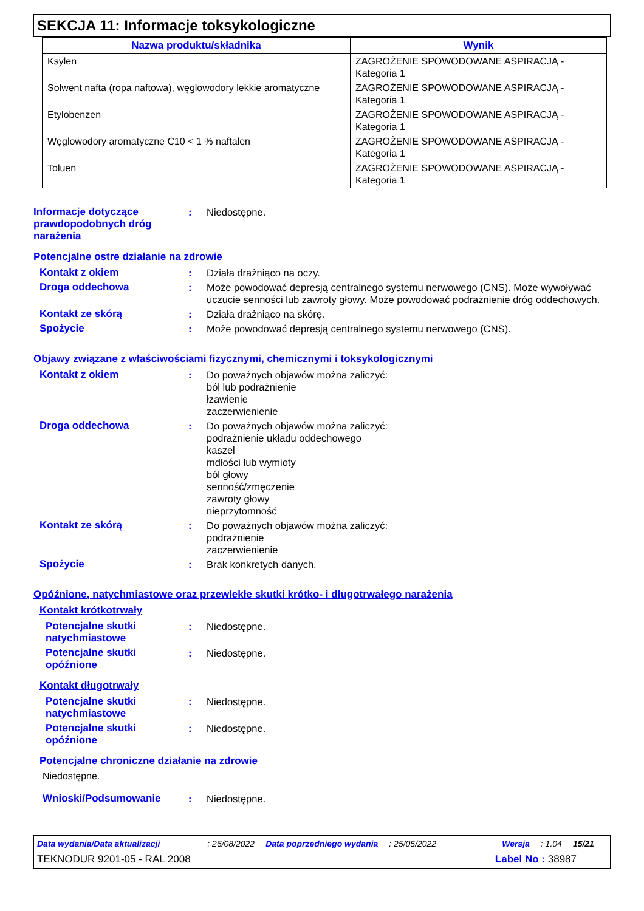SEKCJA 11: Informacje toksykologiczne
| Nazwa produktu/składnika | Wynik |
| --- | --- |
| Ksylen | ZAGROŻENIE SPOWODOWANE ASPIRACJĄ - Kategoria 1 |
| Solwent nafta (ropa naftowa), węglowodory lekkie aromatyczne | ZAGROŻENIE SPOWODOWANE ASPIRACJĄ - Kategoria 1 |
| Etylobenzen | ZAGROŻENIE SPOWODOWANE ASPIRACJĄ - Kategoria 1 |
| Węglowodory aromatyczne C10 < 1 % naftalen | ZAGROŻENIE SPOWODOWANE ASPIRACJĄ - Kategoria 1 |
| Toluen | ZAGROŻENIE SPOWODOWANE ASPIRACJĄ - Kategoria 1 |
Informacje dotyczące prawdopodobnych dróg narażenia
: Niedostępne.
Potencjalne ostre działanie na zdrowie
Kontakt z okiem : Działa drażniąco na oczy.
Droga oddechowa : Może powodować depresją centralnego systemu nerwowego (CNS). Może wywoływać uczucie senności lub zawroty głowy. Może powodować podrażnienie dróg oddechowych.
Kontakt ze skórą : Działa drażniąco na skórę.
Spożycie : Może powodować depresją centralnego systemu nerwowego (CNS).
Objawy związane z właściwościami fizycznymi, chemicznymi i toksykologicznymi
Kontakt z okiem : Do poważnych objawów można zaliczyć:
ból lub podrażnienie
łzawienie
zaczerwienienie
Droga oddechowa : Do poważnych objawów można zaliczyć:
podrażnienie układu oddechowego
kaszel
mdłości lub wymioty
ból głowy
senność/zmęczenie
zawroty głowy
nieprzytomność
Kontakt ze skórą : Do poważnych objawów można zaliczyć:
podrażnienie
zaczerwienienie
Spożycie : Brak konkretych danych.
Opóźnione, natychmiastowe oraz przewlekłe skutki krótko- i długotrwałego narażenia
Kontakt krótkotrwały
Potencjalne skutki natychmiastowe
: Niedostępne.
Potencjalne skutki opóźnione
: Niedostępne.
Kontakt długotrwały
Potencjalne skutki natychmiastowe
: Niedostępne.
Potencjalne skutki opóźnione
: Niedostępne.
Potencjalne chroniczne działanie na zdrowie
Niedostępne.
Wnioski/Podsumowanie : Niedostępne.
Data wydania/Data aktualizacji: 26/08/2022 Data poprzedniego wydania: 25/05/2022 Wersja: 1.04 15/21
TEKNODUR 9201-05 - RAL 2008 Label No : 38987